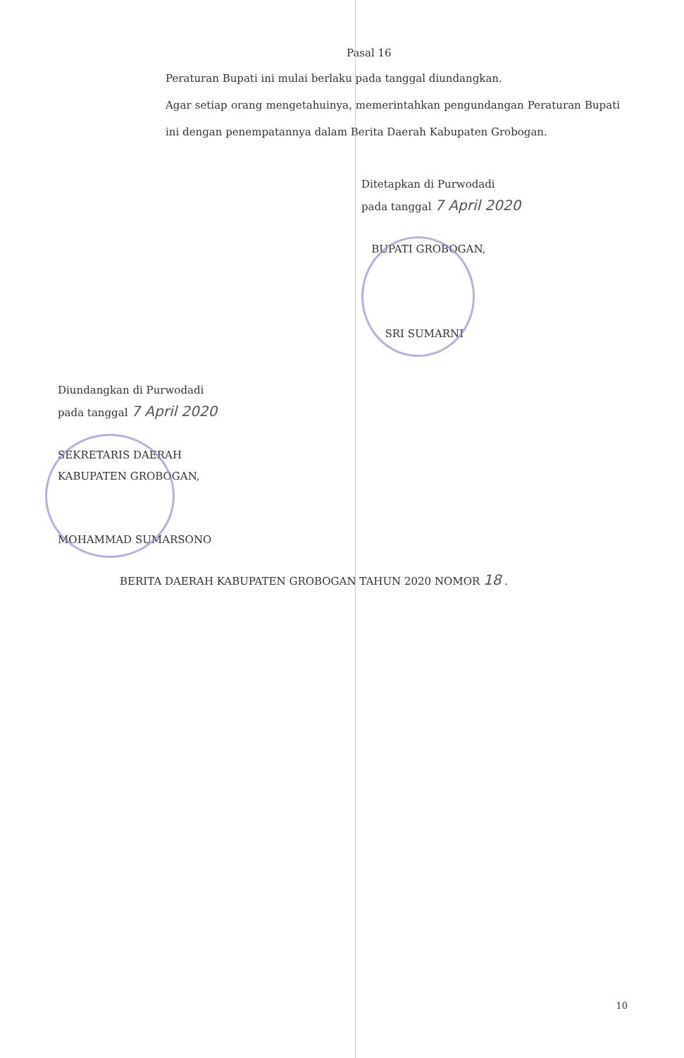Pasal 16
Peraturan Bupati ini mulai berlaku pada tanggal diundangkan.
Agar setiap orang mengetahuinya, memerintahkan pengundangan Peraturan Bupati ini dengan penempatannya dalam Berita Daerah Kabupaten Grobogan.
Ditetapkan di Purwodadi
pada tanggal 7 April 2020
BUPATI GROBOGAN,
SRI SUMARNI
Diundangkan di Purwodadi
pada tanggal 7 April 2020
SEKRETARIS DAERAH
KABUPATEN GROBOGAN,
MOHAMMAD SUMARSONO
BERITA DAERAH KABUPATEN GROBOGAN TAHUN 2020 NOMOR 18 .
10